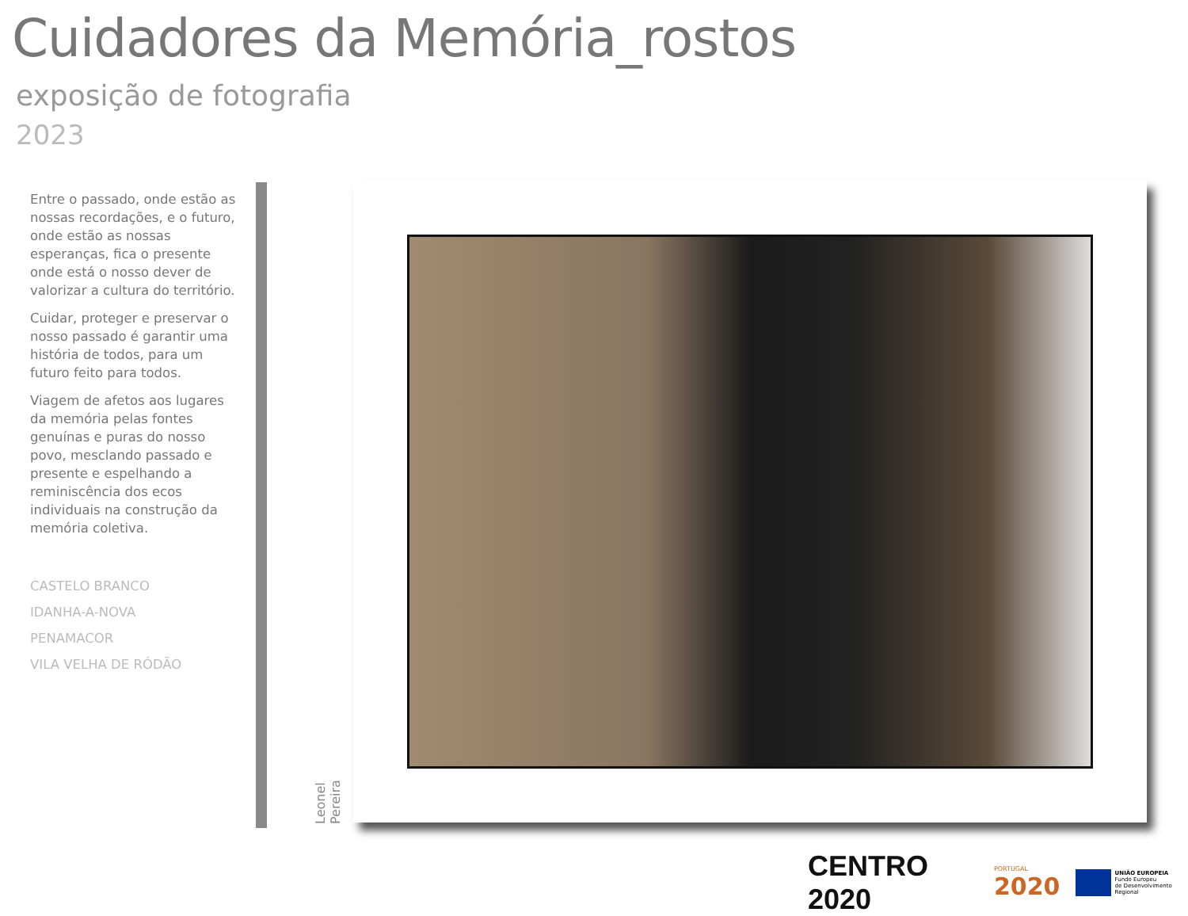Cuidadores da Memória_rostos
exposição de fotografia
2023
Entre o passado, onde estão as nossas recordações, e o futuro, onde estão as nossas esperanças, fica o presente onde está o nosso dever de valorizar a cultura do território.
Cuidar, proteger e preservar o nosso passado é garantir uma história de todos, para um futuro feito para todos.
Viagem de afetos aos lugares da memória pelas fontes genuínas e puras do nosso povo, mesclando passado e presente e espelhando a reminiscência dos ecos individuais na construção da memória coletiva.
CASTELO BRANCO
IDANHA-A-NOVA
PENAMACOR
VILA VELHA DE RÓDÃO
Leonel Pereira
CENTRO 2020
PORTUGAL
2020
UNIÃO EUROPEIA
Fundo Europeu
de Desenvolvimento Regional